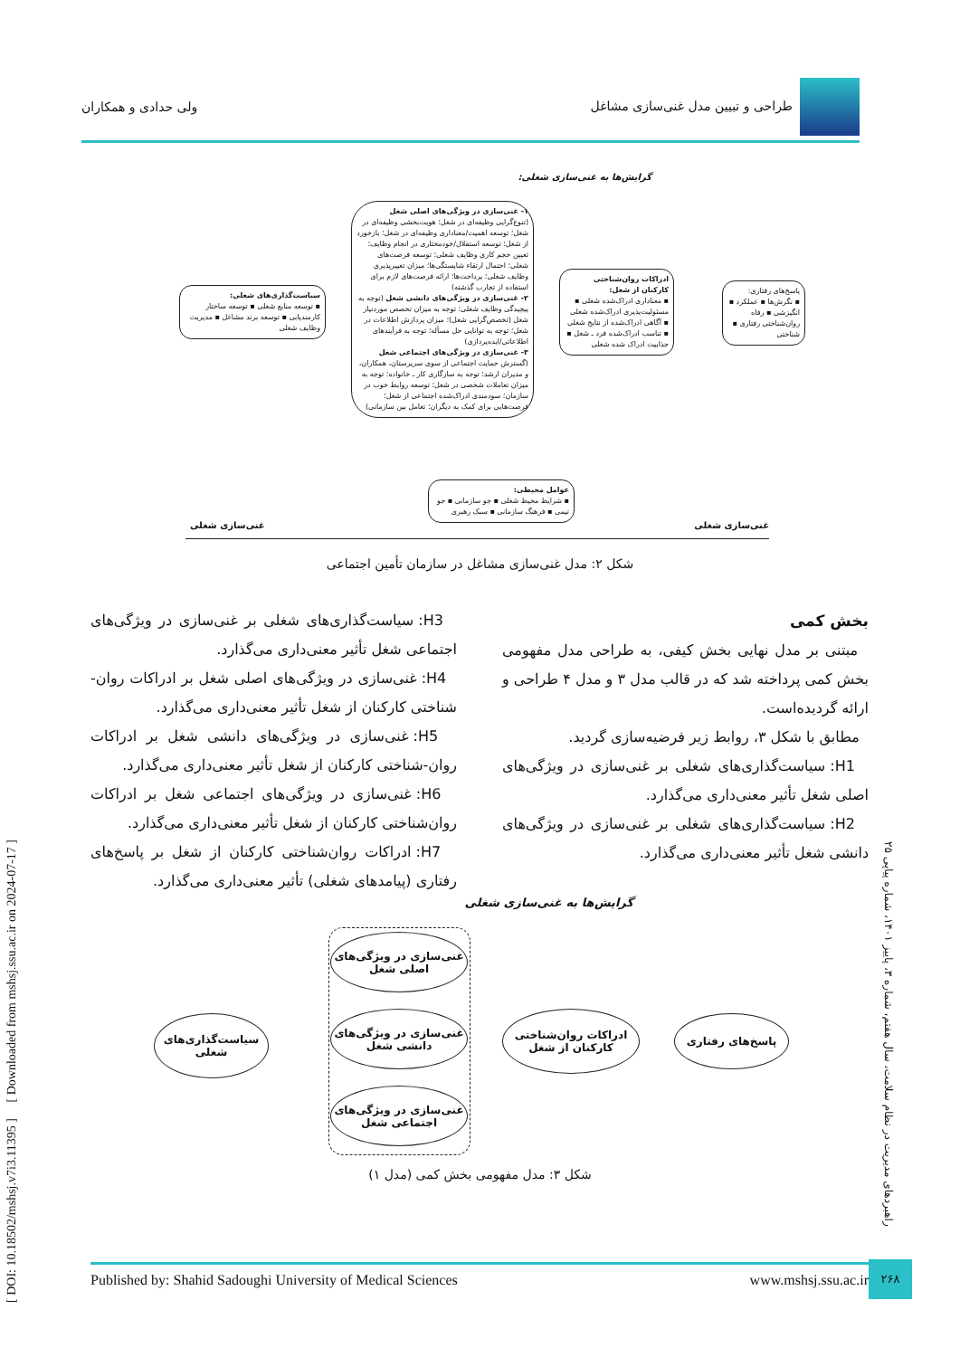طراحی و تبیین مدل غنی‌سازی مشاغل
ولی حدادی و همکاران
گرایش‌ها به غنی‌سازی شغلی:
پاسخ‌های رفتاری:
▪ نگرش‌ها ▪ عملکرد ▪ انگیزشی ▪ رفاه روان‌شناختی رفتاری ▪ شناختی
ادراکات روان‌شناختی کارکنان از شغل:
▪ معناداری ادراک‌شده شغلی ▪ مسئولیت‌پذیری ادراک‌شده شغلی ▪ آگاهی ادراک‌شده از نتایج شغلی ▪ تناسب ادراک‌شده فرد ـ شغل ▪ جذابیت ادراک شده شغلی
۱- غنی‌سازی در ویژگی‌های اصلی شغل (تنوع‌گرایی وظیفه‌ای در شغل؛ هویت‌بخشی وظیفه‌ای در شغل؛ توسعه اهمیت/معناداری وظیفه‌ای در شغل؛ بازخورد از شغل؛ توسعه استقلال/خودمختاری در انجام وظایف؛ تعیین حجم کاری وظایف شغلی؛ توسعه فرصت‌های شغلی؛ احتمال ارتقاء شایستگی‌ها؛ میزان تغییرپذیری وظایف شغلی؛ پرداخت‌ها؛ ارائه فرصت‌های لازم برای استفاده از تجارب گذشته)
۲- غنی‌سازی در ویژگی‌های دانشی شغل (توجه به پیچیدگی وظایف شغلی؛ توجه به میزان تخصص موردنیاز شغل (تخصص‌گرایی شغل)؛ میزان پردازش اطلاعات در شغل؛ توجه به توانایی حل مسأله؛ توجه به فرآیندهای اطلاعاتی/ایده‌پردازی)
۳- غنی‌سازی در ویژگی‌های اجتماعی شغل (گسترش حمایت اجتماعی از سوی سرپرستان، همکاران، و مدیران ارشد؛ توجه به سازگاری کار ـ خانواده؛ توجه به میزان تعاملات شخصی در شغل؛ توسعه روابط خوب در سازمان؛ سودمندی ادراک‌شده اجتماعی از شغل؛ فرصت‌هایی برای کمک به دیگران؛ تعامل بین سازمانی)
سیاست‌گذاری‌های شغلی:
▪ توسعه منابع شغلی ▪ توسعه ساختار کارمندیابی ▪ توسعه برند مشاغل ▪ مدیریت وظایف شغلی
عوامل محیطی:
▪ شرایط محیط شغلی ▪ جو سازمانی ▪ جو تیمی ▪ فرهنگ سازمانی ▪ سبک رهبری
غنی‌سازی شغلی غنی‌سازی شغلی
شکل ۲: مدل غنی‌سازی مشاغل در سازمان تأمین اجتماعی
بخش کمی
مبتنی بر مدل نهایی بخش کیفی، به طراحی مدل مفهومی بخش کمی پرداخته شد که در قالب مدل ۳ و مدل ۴ طراحی و ارائه گردیده‌است.
مطابق با شکل ۳، روابط زیر فرضیه‌سازی گردید.
H1: سیاست‌گذاری‌های شغلی بر غنی‌سازی در ویژگی‌های اصلی شغل تأثیر معنی‌داری می‌گذارد.
H2: سیاست‌گذاری‌های شغلی بر غنی‌سازی در ویژگی‌های دانشی شغل تأثیر معنی‌داری می‌گذارد.
H3: سیاست‌گذاری‌های شغلی بر غنی‌سازی در ویژگی‌های اجتماعی شغل تأثیر معنی‌داری می‌گذارد.
H4: غنی‌سازی در ویژگی‌های اصلی شغل بر ادراکات روان-شناختی کارکنان از شغل تأثیر معنی‌داری می‌گذارد.
H5: غنی‌سازی در ویژگی‌های دانشی شغل بر ادراکات روان-شناختی کارکنان از شغل تأثیر معنی‌داری می‌گذارد.
H6: غنی‌سازی در ویژگی‌های اجتماعی شغل بر ادراکات روان‌شناختی کارکنان از شغل تأثیر معنی‌داری می‌گذارد.
H7: ادراکات روان‌شناختی کارکنان از شغل بر پاسخ‌های رفتاری (پیامدهای شغلی) تأثیر معنی‌داری می‌گذارد.
گرایش‌ها به غنی‌سازی شغلی
سیاست‌گذاری‌های شغلی
غنی‌سازی در ویژگی‌های اصلی شغل
غنی‌سازی در ویژگی‌های دانشی شغل
غنی‌سازی در ویژگی‌های اجتماعی شغل
ادراکات روان‌شناختی کارکنان از شغل
پاسخ‌های رفتاری
شکل ۳: مدل مفهومی بخش کمی (مدل ۱)
Published by: Shahid Sadoughi University of Medical Sciences www.mshsj.ssu.ac.ir ۲۶۸
[ DOI: 10.18502/mshsj.v7i3.11395 ] [ Downloaded from mshsj.ssu.ac.ir on 2024-07-17 ]
راهبردهای مدیریت در نظام سلامت، سال هفتم، شماره ۳، پاییز ۱۴۰۱، شماره پیاپی ۲۵